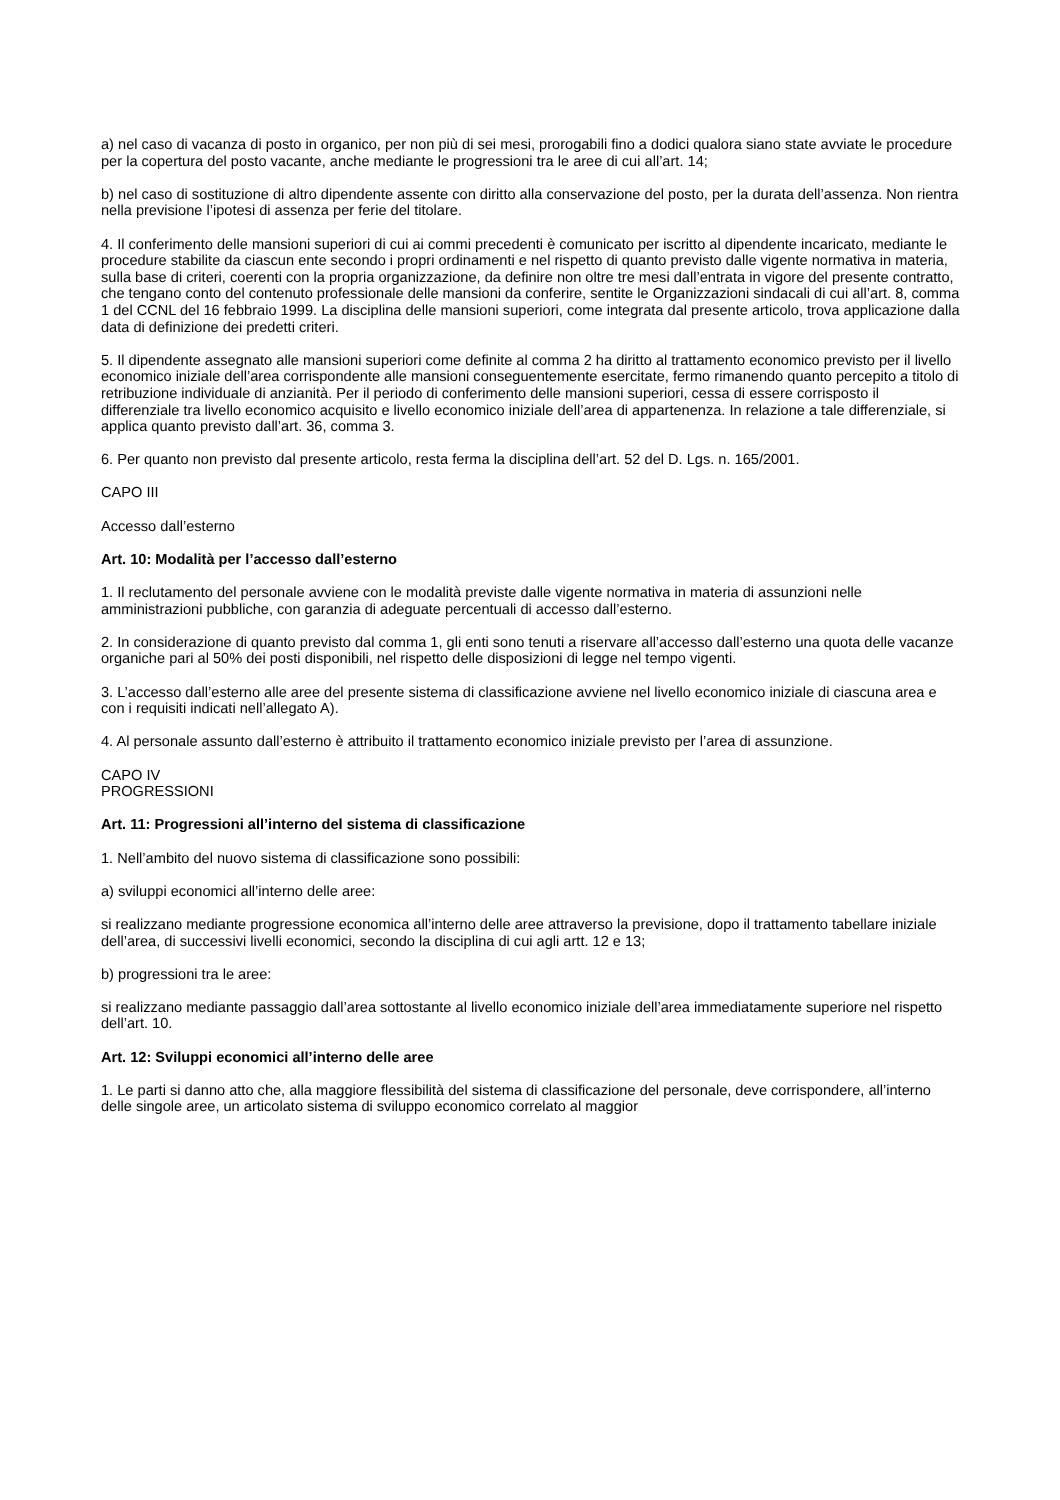a) nel caso di vacanza di posto in organico, per non più di sei mesi, prorogabili fino a dodici qualora siano state avviate le procedure per la copertura del posto vacante, anche mediante le progressioni tra le aree di cui all’art. 14;
b) nel caso di sostituzione di altro dipendente assente con diritto alla conservazione del posto, per la durata dell’assenza. Non rientra nella previsione l’ipotesi di assenza per ferie del titolare.
4. Il conferimento delle mansioni superiori di cui ai commi precedenti è comunicato per iscritto al dipendente incaricato, mediante le procedure stabilite da ciascun ente secondo i propri ordinamenti e nel rispetto di quanto previsto dalle vigente normativa in materia, sulla base di criteri, coerenti con la propria organizzazione, da definire non oltre tre mesi dall’entrata in vigore del presente contratto, che tengano conto del contenuto professionale delle mansioni da conferire, sentite le Organizzazioni sindacali di cui all’art. 8, comma 1 del CCNL del 16 febbraio 1999. La disciplina delle mansioni superiori, come integrata dal presente articolo, trova applicazione dalla data di definizione dei predetti criteri.
5. Il dipendente assegnato alle mansioni superiori come definite al comma 2 ha diritto al trattamento economico previsto per il livello economico iniziale dell’area corrispondente alle mansioni conseguentemente esercitate, fermo rimanendo quanto percepito a titolo di retribuzione individuale di anzianità. Per il periodo di conferimento delle mansioni superiori, cessa di essere corrisposto il differenziale tra livello economico acquisito e livello economico iniziale dell’area di appartenenza. In relazione a tale differenziale, si applica quanto previsto dall’art. 36, comma 3.
6. Per quanto non previsto dal presente articolo, resta ferma la disciplina dell’art. 52 del D. Lgs. n. 165/2001.
CAPO III
Accesso dall’esterno
Art. 10: Modalità per l’accesso dall’esterno
1. Il reclutamento del personale avviene con le modalità previste dalle vigente normativa in materia di assunzioni nelle amministrazioni pubbliche, con garanzia di adeguate percentuali di accesso dall’esterno.
2. In considerazione di quanto previsto dal comma 1, gli enti sono tenuti a riservare all’accesso dall’esterno una quota delle vacanze organiche pari al 50% dei posti disponibili, nel rispetto delle disposizioni di legge nel tempo vigenti.
3. L’accesso dall’esterno alle aree del presente sistema di classificazione avviene nel livello economico iniziale di ciascuna area e con i requisiti indicati nell’allegato A).
4. Al personale assunto dall’esterno è attribuito il trattamento economico iniziale previsto per l’area di assunzione.
CAPO IV
PROGRESSIONI
Art. 11: Progressioni all’interno del sistema di classificazione
1. Nell’ambito del nuovo sistema di classificazione sono possibili:
a) sviluppi economici all’interno delle aree:
si realizzano mediante progressione economica all’interno delle aree attraverso la previsione, dopo il trattamento tabellare iniziale dell’area, di successivi livelli economici, secondo la disciplina di cui agli artt. 12 e 13;
b) progressioni tra le aree:
si realizzano mediante passaggio dall’area sottostante al livello economico iniziale dell’area immediatamente superiore nel rispetto dell’art. 10.
Art. 12: Sviluppi economici all’interno delle aree
1. Le parti si danno atto che, alla maggiore flessibilità del sistema di classificazione del personale, deve corrispondere, all’interno delle singole aree, un articolato sistema di sviluppo economico correlato al maggior